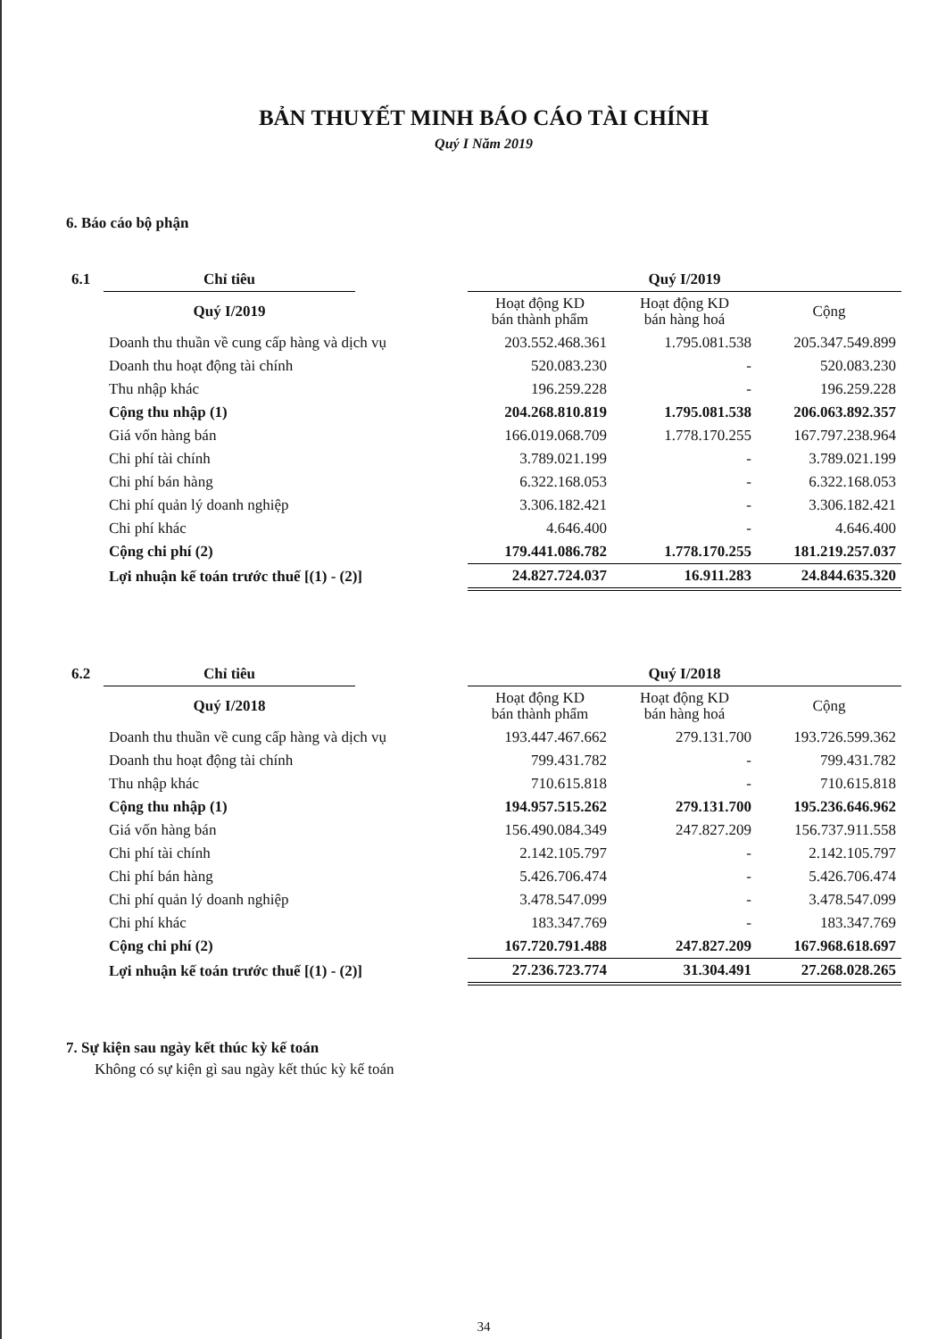BẢN THUYẾT MINH BÁO CÁO TÀI CHÍNH
Quý I Năm 2019
6. Báo cáo bộ phận
| 6.1 | Chỉ tiêu | | Quý I/2019 | | |
| | Quý I/2019 | | Hoạt động KD bán thành phẩm | Hoạt động KD bán hàng hoá | Cộng |
| | Doanh thu thuần về cung cấp hàng và dịch vụ | | 203.552.468.361 | 1.795.081.538 | 205.347.549.899 |
| | Doanh thu hoạt động tài chính | | 520.083.230 | - | 520.083.230 |
| | Thu nhập khác | | 196.259.228 | - | 196.259.228 |
| | Cộng thu nhập (1) | | 204.268.810.819 | 1.795.081.538 | 206.063.892.357 |
| | Giá vốn hàng bán | | 166.019.068.709 | 1.778.170.255 | 167.797.238.964 |
| | Chi phí tài chính | | 3.789.021.199 | - | 3.789.021.199 |
| | Chi phí bán hàng | | 6.322.168.053 | - | 6.322.168.053 |
| | Chi phí quản lý doanh nghiệp | | 3.306.182.421 | - | 3.306.182.421 |
| | Chi phí khác | | 4.646.400 | - | 4.646.400 |
| | Cộng chi phí (2) | | 179.441.086.782 | 1.778.170.255 | 181.219.257.037 |
| | Lợi nhuận kế toán trước thuế [(1) - (2)] | | 24.827.724.037 | 16.911.283 | 24.844.635.320 |
| 6.2 | Chỉ tiêu | | Quý I/2018 | | |
| | Quý I/2018 | | Hoạt động KD bán thành phẩm | Hoạt động KD bán hàng hoá | Cộng |
| | Doanh thu thuần về cung cấp hàng và dịch vụ | | 193.447.467.662 | 279.131.700 | 193.726.599.362 |
| | Doanh thu hoạt động tài chính | | 799.431.782 | - | 799.431.782 |
| | Thu nhập khác | | 710.615.818 | - | 710.615.818 |
| | Cộng thu nhập (1) | | 194.957.515.262 | 279.131.700 | 195.236.646.962 |
| | Giá vốn hàng bán | | 156.490.084.349 | 247.827.209 | 156.737.911.558 |
| | Chi phí tài chính | | 2.142.105.797 | - | 2.142.105.797 |
| | Chi phí bán hàng | | 5.426.706.474 | - | 5.426.706.474 |
| | Chi phí quản lý doanh nghiệp | | 3.478.547.099 | - | 3.478.547.099 |
| | Chi phí khác | | 183.347.769 | - | 183.347.769 |
| | Cộng chi phí (2) | | 167.720.791.488 | 247.827.209 | 167.968.618.697 |
| | Lợi nhuận kế toán trước thuế [(1) - (2)] | | 27.236.723.774 | 31.304.491 | 27.268.028.265 |
7. Sự kiện sau ngày kết thúc kỳ kế toán
Không có sự kiện gì sau ngày kết thúc kỳ kế toán
34